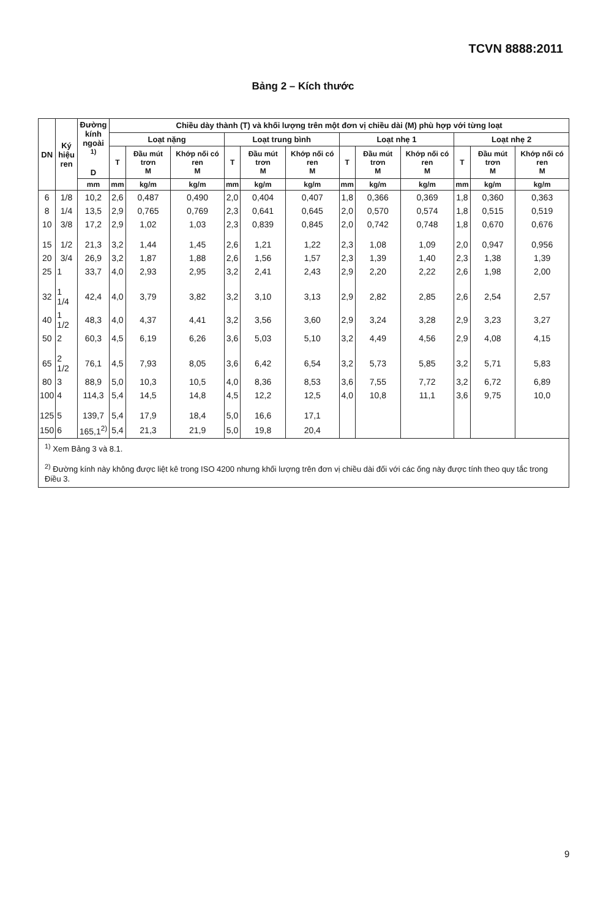TCVN 8888:2011
Bảng 2 – Kích thước
| DN | Ký hiệu ren | Đường kính ngoài <sup>1)</sup> D | Chiều dày thành (T) và khối lượng trên một đơn vị chiều dài (M) phù hợp với từng loạt | | | | | | | | | | | |
| --- | --- | --- | --- | --- | --- | --- | --- | --- | --- | --- | --- | --- | --- | --- |
| | | | Loạt nặng | | | Loạt trung bình | | | Loạt nhẹ 1 | | | Loạt nhẹ 2 | | |
| | | | T | Đầu mút trơn M | Khớp nối có ren M | T | Đầu mút trơn M | Khớp nối có ren M | T | Đầu mút trơn M | Khớp nối có ren M | T | Đầu mút trơn M | Khớp nối có ren M |
| | | mm | mm | kg/m | kg/m | mm | kg/m | kg/m | mm | kg/m | kg/m | mm | kg/m | kg/m |
| 6 | 1/8 | 10,2 | 2,6 | 0,487 | 0,490 | 2,0 | 0,404 | 0,407 | 1,8 | 0,366 | 0,369 | 1,8 | 0,360 | 0,363 |
| 8 | 1/4 | 13,5 | 2,9 | 0,765 | 0,769 | 2,3 | 0,641 | 0,645 | 2,0 | 0,570 | 0,574 | 1,8 | 0,515 | 0,519 |
| 10 | 3/8 | 17,2 | 2,9 | 1,02 | 1,03 | 2,3 | 0,839 | 0,845 | 2,0 | 0,742 | 0,748 | 1,8 | 0,670 | 0,676 |
| 15 | 1/2 | 21,3 | 3,2 | 1,44 | 1,45 | 2,6 | 1,21 | 1,22 | 2,3 | 1,08 | 1,09 | 2,0 | 0,947 | 0,956 |
| 20 | 3/4 | 26,9 | 3,2 | 1,87 | 1,88 | 2,6 | 1,56 | 1,57 | 2,3 | 1,39 | 1,40 | 2,3 | 1,38 | 1,39 |
| 25 | 1 | 33,7 | 4,0 | 2,93 | 2,95 | 3,2 | 2,41 | 2,43 | 2,9 | 2,20 | 2,22 | 2,6 | 1,98 | 2,00 |
| 32 | 1 1/4 | 42,4 | 4,0 | 3,79 | 3,82 | 3,2 | 3,10 | 3,13 | 2,9 | 2,82 | 2,85 | 2,6 | 2,54 | 2,57 |
| 40 | 1 1/2 | 48,3 | 4,0 | 4,37 | 4,41 | 3,2 | 3,56 | 3,60 | 2,9 | 3,24 | 3,28 | 2,9 | 3,23 | 3,27 |
| 50 | 2 | 60,3 | 4,5 | 6,19 | 6,26 | 3,6 | 5,03 | 5,10 | 3,2 | 4,49 | 4,56 | 2,9 | 4,08 | 4,15 |
| 65 | 2 1/2 | 76,1 | 4,5 | 7,93 | 8,05 | 3,6 | 6,42 | 6,54 | 3,2 | 5,73 | 5,85 | 3,2 | 5,71 | 5,83 |
| 80 | 3 | 88,9 | 5,0 | 10,3 | 10,5 | 4,0 | 8,36 | 8,53 | 3,6 | 7,55 | 7,72 | 3,2 | 6,72 | 6,89 |
| 100 | 4 | 114,3 | 5,4 | 14,5 | 14,8 | 4,5 | 12,2 | 12,5 | 4,0 | 10,8 | 11,1 | 3,6 | 9,75 | 10,0 |
| 125 | 5 | 139,7 | 5,4 | 17,9 | 18,4 | 5,0 | 16,6 | 17,1 | | | | | | |
| 150 | 6 | 165,1<sup>2)</sup> | 5,4 | 21,3 | 21,9 | 5,0 | 19,8 | 20,4 | | | | | | |
| <sup>1)</sup> Xem Bảng 3 và 8.1. <sup>2)</sup> Đường kính này không được liệt kê trong ISO 4200 nhưng khối lượng trên đơn vị chiều dài đối với các ống này được tính theo quy tắc trong Điều 3. | | | | | | | | | | | | | | |
9